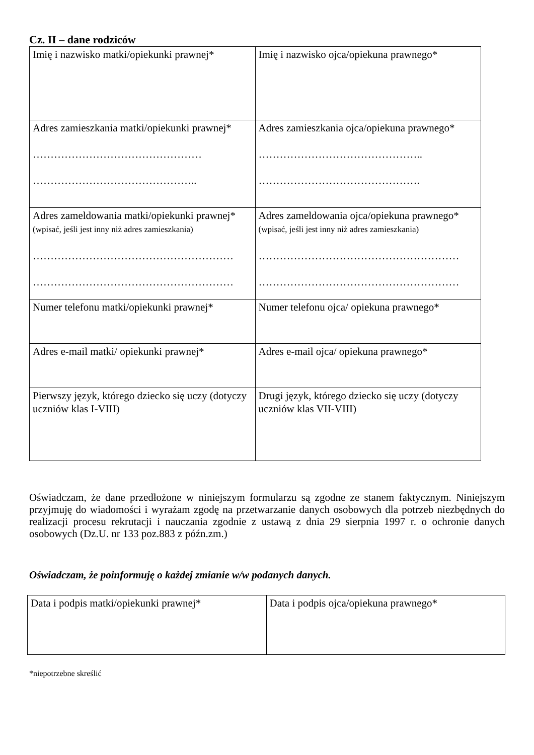Cz. II – dane rodziców
| Imię i nazwisko matki/opiekunki prawnej* | Imię i nazwisko ojca/opiekuna prawnego* |
| Adres zamieszkania matki/opiekunki prawnej* ………………………………………… ……………………………………….. | Adres zamieszkania ojca/opiekuna prawnego* ……………………………………….. ………………………………………. |
| Adres zameldowania matki/opiekunki prawnej* (wpisać, jeśli jest inny niż adres zamieszkania) ………………………………………………… ………………………………………………… | Adres zameldowania ojca/opiekuna prawnego* (wpisać, jeśli jest inny niż adres zamieszkania) ………………………………………………… ………………………………………………… |
| Numer telefonu matki/opiekunki prawnej* | Numer telefonu ojca/ opiekuna prawnego* |
| Adres e-mail matki/ opiekunki prawnej* | Adres e-mail ojca/ opiekuna prawnego* |
| Pierwszy język, którego dziecko się uczy (dotyczy uczniów klas I-VIII) | Drugi język, którego dziecko się uczy (dotyczy uczniów klas VII-VIII) |
Oświadczam, że dane przedłożone w niniejszym formularzu są zgodne ze stanem faktycznym. Niniejszym przyjmuję do wiadomości i wyrażam zgodę na przetwarzanie danych osobowych dla potrzeb niezbędnych do realizacji procesu rekrutacji i nauczania zgodnie z ustawą z dnia 29 sierpnia 1997 r. o ochronie danych osobowych (Dz.U. nr 133 poz.883 z późn.zm.)
Oświadczam, że poinformuję o każdej zmianie w/w podanych danych.
| Data i podpis matki/opiekunki prawnej* | Data i podpis ojca/opiekuna prawnego* |
*niepotrzebne skreślić